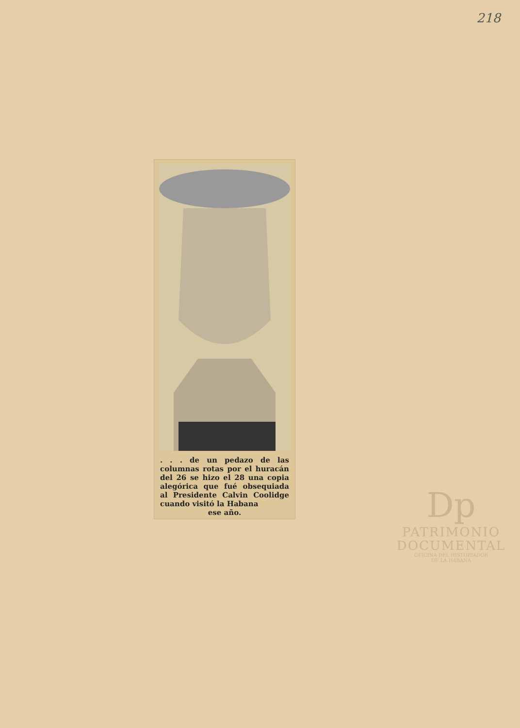218
. . . de un pedazo de las columnas rotas por el huracán del 26 se hizo el 28 una copia alegórica que fué obsequiada al Presidente Calvin Coolidge cuando visitó la Habana
ese año.
Dp
PATRIMONIO
DOCUMENTAL
OFICINA DEL HISTORIADOR
DE LA HABANA